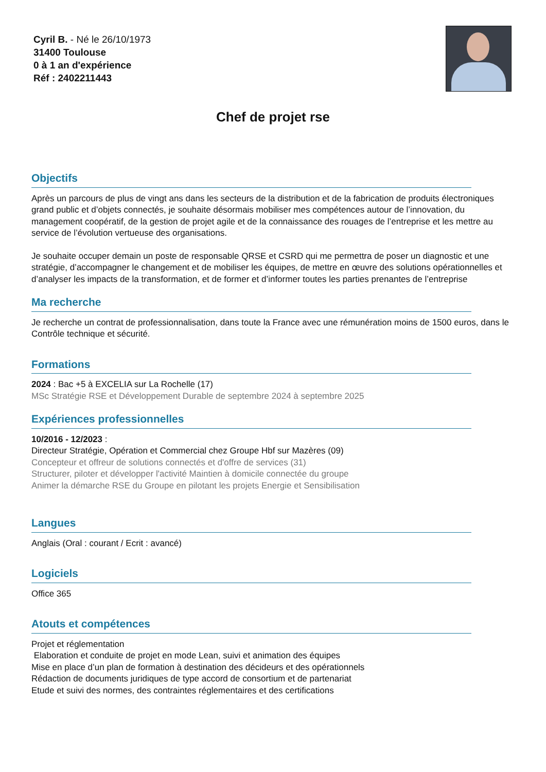Cyril B. - Né le 26/10/1973
31400 Toulouse
0 à 1 an d'expérience
Réf : 2402211443
Chef de projet rse
Objectifs
Après un parcours de plus de vingt ans dans les secteurs de la distribution et de la fabrication de produits électroniques grand public et d’objets connectés, je souhaite désormais mobiliser mes compétences autour de l’innovation, du management coopératif, de la gestion de projet agile et de la connaissance des rouages de l’entreprise et les mettre au service de l’évolution vertueuse des organisations.
Je souhaite occuper demain un poste de responsable QRSE et CSRD qui me permettra de poser un diagnostic et une stratégie, d’accompagner le changement et de mobiliser les équipes, de mettre en œuvre des solutions opérationnelles et d’analyser les impacts de la transformation, et de former et d’informer toutes les parties prenantes de l’entreprise
Ma recherche
Je recherche un contrat de professionnalisation, dans toute la France avec une rémunération moins de 1500 euros, dans le Contrôle technique et sécurité.
Formations
2024 : Bac +5 à EXCELIA sur La Rochelle (17)
MSc Stratégie RSE et Développement Durable de septembre 2024 à septembre 2025
Expériences professionnelles
10/2016 - 12/2023 :
Directeur Stratégie, Opération et Commercial chez Groupe Hbf sur Mazères (09)
Concepteur et offreur de solutions connectés et d'offre de services (31)
Structurer, piloter et développer l'activité Maintien à domicile connectée du groupe
Animer la démarche RSE du Groupe en pilotant les projets Energie et Sensibilisation
Langues
Anglais (Oral : courant / Ecrit : avancé)
Logiciels
Office 365
Atouts et compétences
Projet et réglementation
Elaboration et conduite de projet en mode Lean, suivi et animation des équipes
Mise en place d’un plan de formation à destination des décideurs et des opérationnels
Rédaction de documents juridiques de type accord de consortium et de partenariat
Etude et suivi des normes, des contraintes réglementaires et des certifications